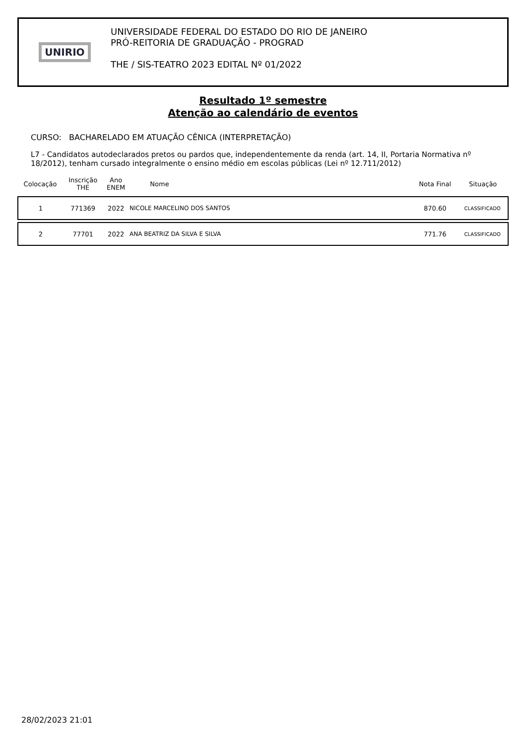UNIRIO
UNIVERSIDADE FEDERAL DO ESTADO DO RIO DE JANEIRO
PRÓ-REITORIA DE GRADUAÇÃO - PROGRAD
THE / SIS-TEATRO 2023 EDITAL Nº 01/2022
Resultado 1º semestre
Atenção ao calendário de eventos
CURSO: BACHARELADO EM ATUAÇÃO CÊNICA (INTERPRETAÇÃO)
L7 - Candidatos autodeclarados pretos ou pardos que, independentemente da renda (art. 14, II, Portaria Normativa nº 18/2012), tenham cursado integralmente o ensino médio em escolas públicas (Lei nº 12.711/2012)
| Colocação | Inscrição THE | Ano ENEM | Nome | Nota Final | Situação |
| --- | --- | --- | --- | --- | --- |
| 1 | 771369 | 2022 | NICOLE MARCELINO DOS SANTOS | 870.60 | CLASSIFICADO |
| 2 | 77701 | 2022 | ANA BEATRIZ DA SILVA E SILVA | 771.76 | CLASSIFICADO |
28/02/2023 21:01